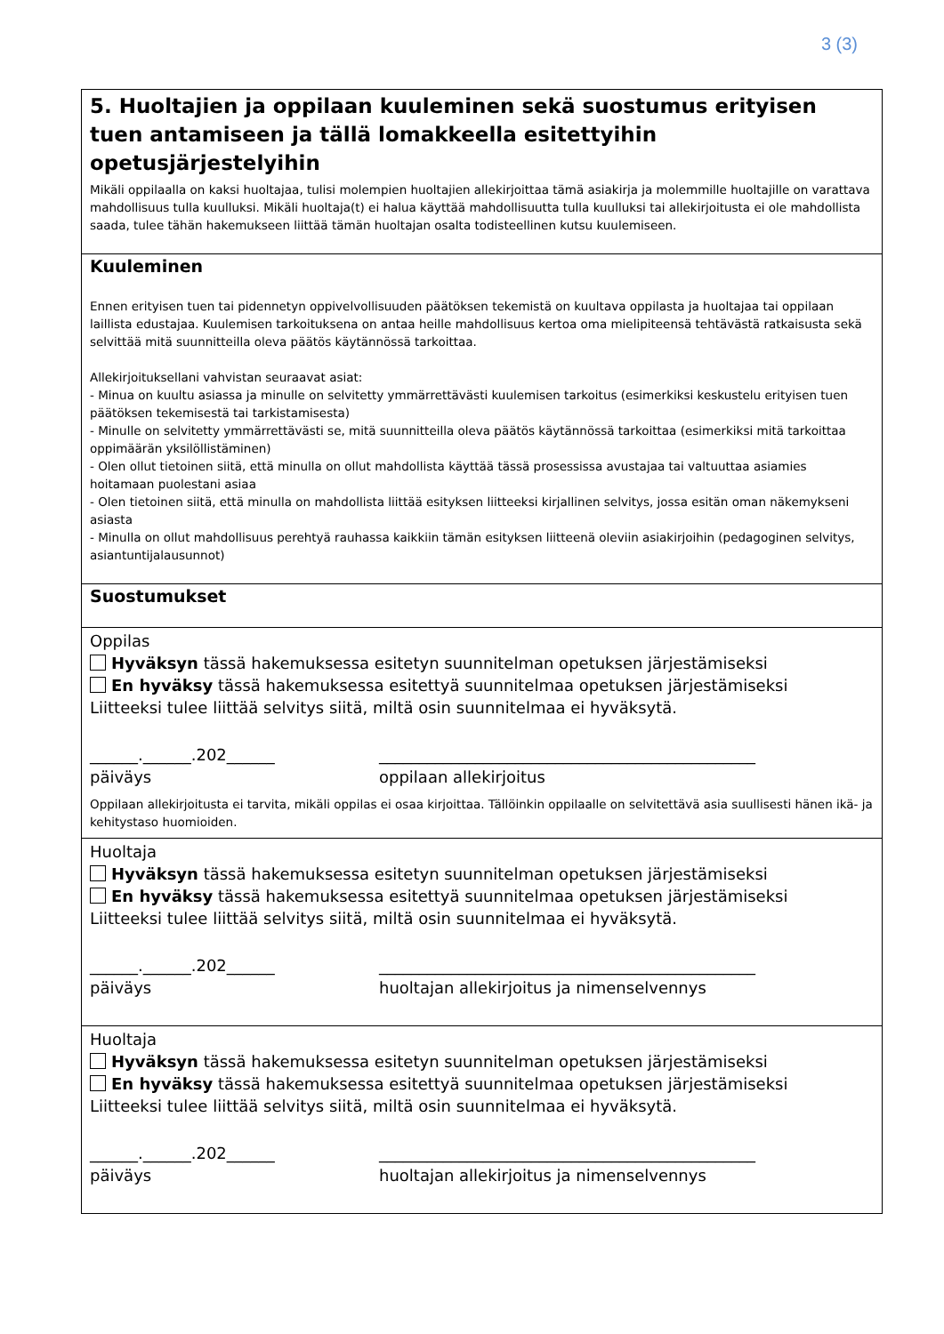3 (3)
5. Huoltajien ja oppilaan kuuleminen sekä suostumus erityisen tuen antamiseen ja tällä lomakkeella esitettyihin opetusjärjestelyihin
Mikäli oppilaalla on kaksi huoltajaa, tulisi molempien huoltajien allekirjoittaa tämä asiakirja ja molemmille huoltajille on varattava mahdollisuus tulla kuulluksi. Mikäli huoltaja(t) ei halua käyttää mahdollisuutta tulla kuulluksi tai allekirjoitusta ei ole mahdollista saada, tulee tähän hakemukseen liittää tämän huoltajan osalta todisteellinen kutsu kuulemiseen.
Kuuleminen
Ennen erityisen tuen tai pidennetyn oppivelvollisuuden päätöksen tekemistä on kuultava oppilasta ja huoltajaa tai oppilaan laillista edustajaa. Kuulemisen tarkoituksena on antaa heille mahdollisuus kertoa oma mielipiteensä tehtävästä ratkaisusta sekä selvittää mitä suunnitteilla oleva päätös käytännössä tarkoittaa.
Allekirjoituksellani vahvistan seuraavat asiat:
- Minua on kuultu asiassa ja minulle on selvitetty ymmärrettävästi kuulemisen tarkoitus (esimerkiksi keskustelu erityisen tuen päätöksen tekemisestä tai tarkistamisesta)
- Minulle on selvitetty ymmärrettävästi se, mitä suunnitteilla oleva päätös käytännössä tarkoittaa (esimerkiksi mitä tarkoittaa oppimäärän yksilöllistäminen)
- Olen ollut tietoinen siitä, että minulla on ollut mahdollista käyttää tässä prosessissa avustajaa tai valtuuttaa asiamies hoitamaan puolestani asiaa
- Olen tietoinen siitä, että minulla on mahdollista liittää esityksen liitteeksi kirjallinen selvitys, jossa esitän oman näkemykseni asiasta
- Minulla on ollut mahdollisuus perehtyä rauhassa kaikkiin tämän esityksen liitteenä oleviin asiakirjoihin (pedagoginen selvitys, asiantuntijalausunnot)
Suostumukset
Oppilas
Hyväksyn tässä hakemuksessa esitetyn suunnitelman opetuksen järjestämiseksi
En hyväksy tässä hakemuksessa esitettyä suunnitelmaa opetuksen järjestämiseksi
Liitteeksi tulee liittää selvitys siitä, miltä osin suunnitelmaa ei hyväksytä.
______.______.202______
päiväys
_______________________________________________
oppilaan allekirjoitus
Oppilaan allekirjoitusta ei tarvita, mikäli oppilas ei osaa kirjoittaa. Tällöinkin oppilaalle on selvitettävä asia suullisesti hänen ikä- ja kehitystaso huomioiden.
Huoltaja
Hyväksyn tässä hakemuksessa esitetyn suunnitelman opetuksen järjestämiseksi
En hyväksy tässä hakemuksessa esitettyä suunnitelmaa opetuksen järjestämiseksi
Liitteeksi tulee liittää selvitys siitä, miltä osin suunnitelmaa ei hyväksytä.
______.______.202______
päiväys
_______________________________________________
huoltajan allekirjoitus ja nimenselvennys
Huoltaja
Hyväksyn tässä hakemuksessa esitetyn suunnitelman opetuksen järjestämiseksi
En hyväksy tässä hakemuksessa esitettyä suunnitelmaa opetuksen järjestämiseksi
Liitteeksi tulee liittää selvitys siitä, miltä osin suunnitelmaa ei hyväksytä.
______.______.202______
päiväys
_______________________________________________
huoltajan allekirjoitus ja nimenselvennys